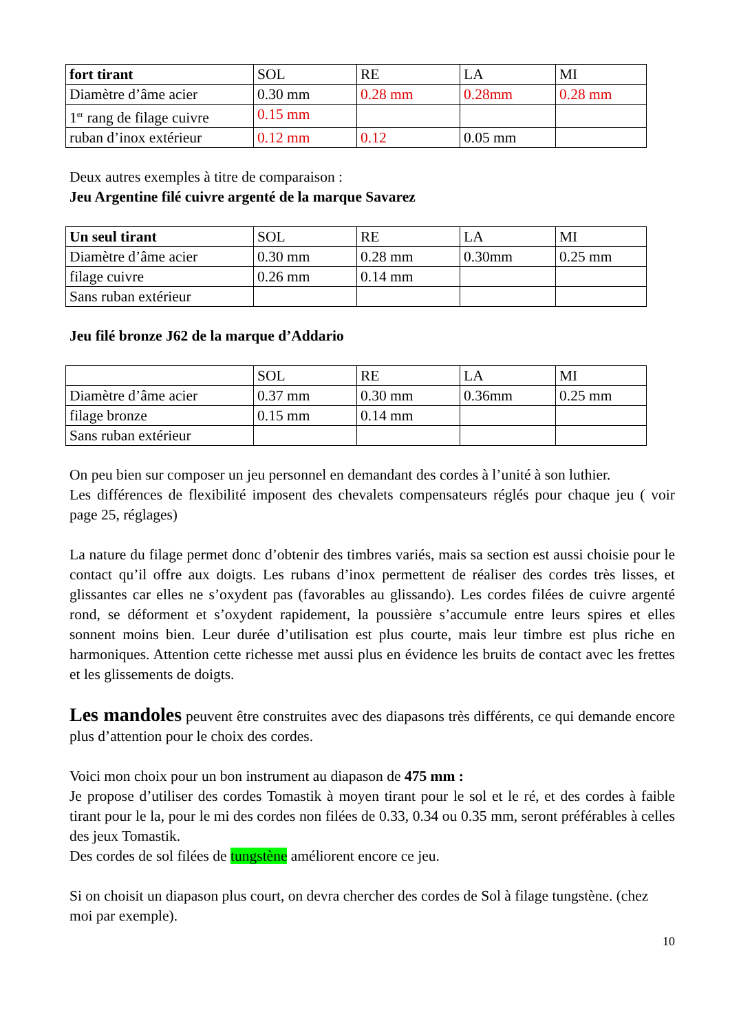| fort tirant | SOL | RE | LA | MI |
| Diamètre d’âme acier | 0.30 mm | 0.28 mm | 0.28mm | 0.28 mm |
| 1<sup>er</sup> rang de filage cuivre | 0.15 mm | | | |
| ruban d’inox extérieur | 0.12 mm | 0.12 | 0.05 mm | |
Deux autres exemples à titre de comparaison :
Jeu Argentine filé cuivre argenté de la marque Savarez
| Un seul tirant | SOL | RE | LA | MI |
| Diamètre d’âme acier | 0.30 mm | 0.28 mm | 0.30mm | 0.25 mm |
| filage cuivre | 0.26 mm | 0.14 mm | | |
| Sans ruban extérieur | | | | |
Jeu filé bronze J62 de la marque d’Addario
| | SOL | RE | LA | MI |
| Diamètre d’âme acier | 0.37 mm | 0.30 mm | 0.36mm | 0.25 mm |
| filage bronze | 0.15 mm | 0.14 mm | | |
| Sans ruban extérieur | | | | |
On peu bien sur composer un jeu personnel en demandant des cordes à l’unité à son luthier.
Les différences de flexibilité imposent des chevalets compensateurs réglés pour chaque jeu ( voir page 25, réglages)
La nature du filage permet donc d’obtenir des timbres variés, mais sa section est aussi choisie pour le contact qu’il offre aux doigts. Les rubans d’inox permettent de réaliser des cordes très lisses, et glissantes car elles ne s’oxydent pas (favorables au glissando). Les cordes filées de cuivre argenté rond, se déforment et s’oxydent rapidement, la poussière s’accumule entre leurs spires et elles sonnent moins bien. Leur durée d’utilisation est plus courte, mais leur timbre est plus riche en harmoniques. Attention cette richesse met aussi plus en évidence les bruits de contact avec les frettes et les glissements de doigts.
Les mandoles peuvent être construites avec des diapasons très différents, ce qui demande encore plus d’attention pour le choix des cordes.
Voici mon choix pour un bon instrument au diapason de 475 mm :
Je propose d’utiliser des cordes Tomastik à moyen tirant pour le sol et le ré, et des cordes à faible tirant pour le la, pour le mi des cordes non filées de 0.33, 0.34 ou 0.35 mm, seront préférables à celles des jeux Tomastik.
Des cordes de sol filées de tungstène améliorent encore ce jeu.
Si on choisit un diapason plus court, on devra chercher des cordes de Sol à filage tungstène. (chez moi par exemple).
10